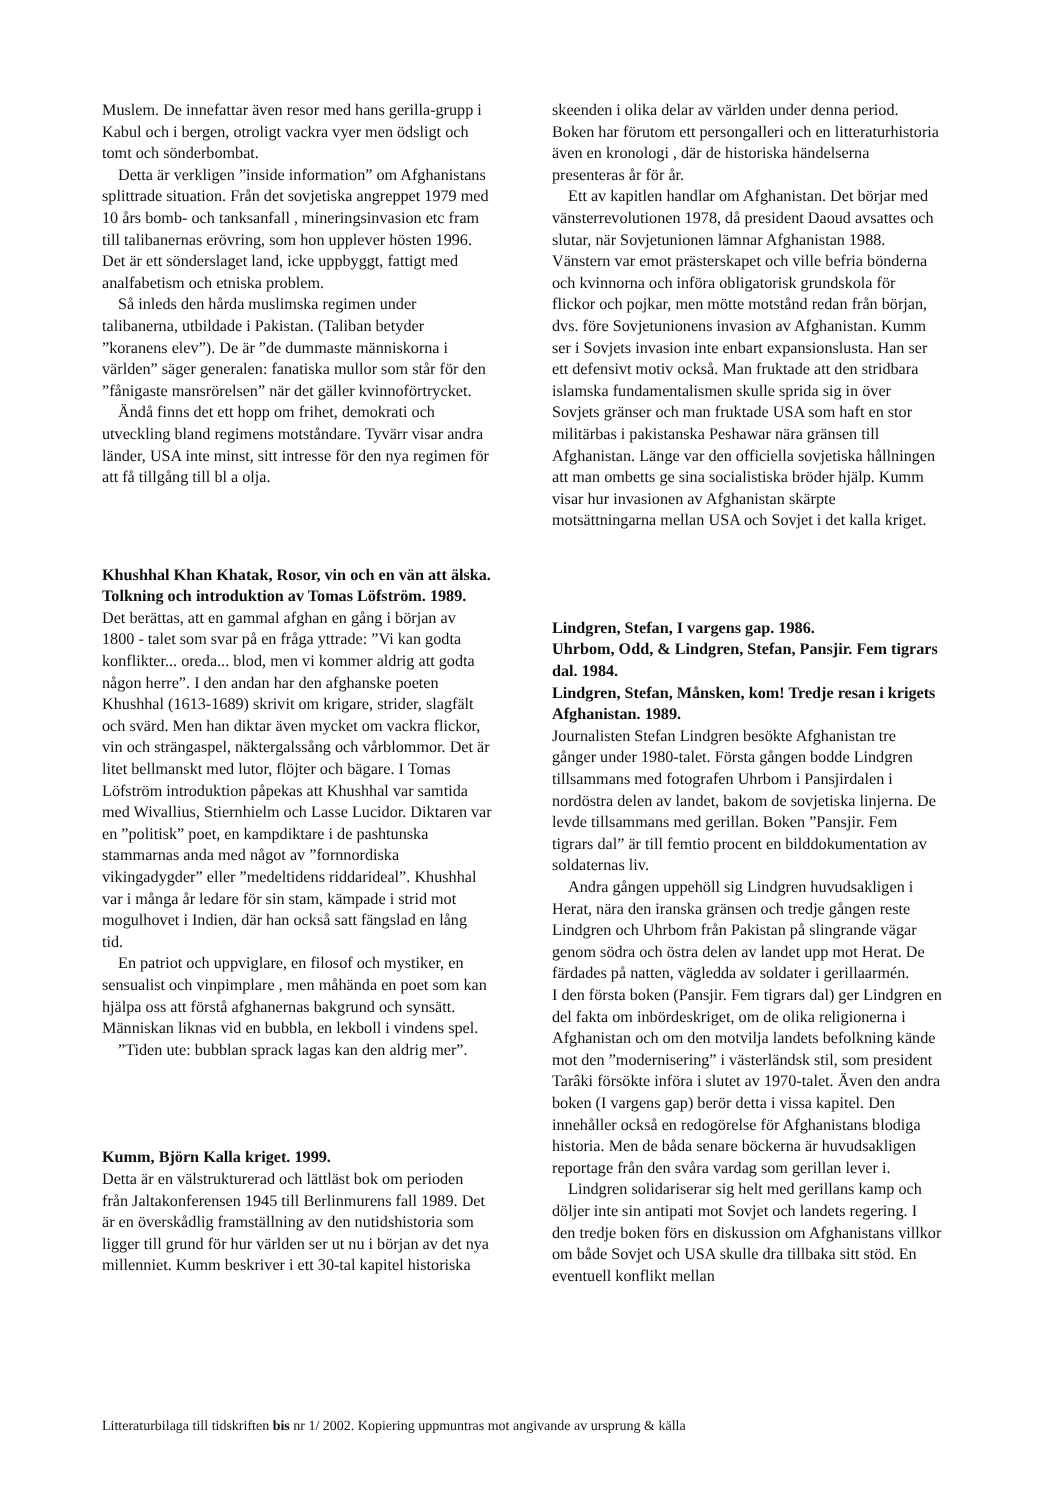Muslem. De innefattar även resor med hans gerilla-grupp i Kabul och i bergen, otroligt vackra vyer men ödsligt och tomt och sönderbombat.
Detta är verkligen ”inside information” om Afghanistans splittrade situation. Från det sovjetiska angreppet 1979 med 10 års bomb- och tanksanfall , mineringsinvasion etc fram till talibanernas erövring, som hon upplever hösten 1996. Det är ett sönderslaget land, icke uppbyggt, fattigt med analfabetism och etniska problem.
Så inleds den hårda muslimska regimen under talibanerna, utbildade i Pakistan. (Taliban betyder ”koranens elev”). De är ”de dummaste människorna i världen” säger generalen: fanatiska mullor som står för den ”fånigaste mansrörelsen” när det gäller kvinnoförtrycket.
Ändå finns det ett hopp om frihet, demokrati och utveckling bland regimens motståndare. Tyvärr visar andra länder, USA inte minst, sitt intresse för den nya regimen för att få tillgång till bl a olja.
Khushhal Khan Khatak, Rosor, vin och en vän att älska. Tolkning och introduktion av Tomas Löfström. 1989.
Det berättas, att en gammal afghan en gång i början av 1800 - talet som svar på en fråga yttrade: ”Vi kan godta konflikter... oreda... blod, men vi kommer aldrig att godta någon herre”. I den andan har den afghanske poeten Khushhal (1613-1689) skrivit om krigare, strider, slagfält och svärd. Men han diktar även mycket om vackra flickor, vin och strängaspel, näktergalssång och vårblommor. Det är litet bellmanskt med lutor, flöjter och bägare. I Tomas Löfström introduktion påpekas att Khushhal var samtida med Wivallius, Stiernhielm och Lasse Lucidor. Diktaren var en ”politisk” poet, en kampdiktare i de pashtunska stammarnas anda med något av ”fornnordiska vikingadygder” eller ”medeltidens riddarideal”. Khushhal var i många år ledare för sin stam, kämpade i strid mot mogulhovet i Indien, där han också satt fängslad en lång tid.
En patriot och uppviglare, en filosof och mystiker, en sensualist och vinpimplare , men måhända en poet som kan hjälpa oss att förstå afghanernas bakgrund och synsätt. Människan liknas vid en bubbla, en lekboll i vindens spel.
”Tiden ute: bubblan sprack lagas kan den aldrig mer”.
Kumm, Björn Kalla kriget. 1999.
Detta är en välstrukturerad och lättläst bok om perioden från Jaltakonferensen 1945 till Berlinmurens fall 1989. Det är en överskådlig framställning av den nutidshistoria som ligger till grund för hur världen ser ut nu i början av det nya millenniet. Kumm beskriver i ett 30-tal kapitel historiska
skeenden i olika delar av världen under denna period. Boken har förutom ett persongalleri och en litteraturhistoria även en kronologi , där de historiska händelserna presenteras år för år.
Ett av kapitlen handlar om Afghanistan. Det börjar med vänsterrevolutionen 1978, då president Daoud avsattes och slutar, när Sovjetunionen lämnar Afghanistan 1988. Vänstern var emot prästerskapet och ville befria bönderna och kvinnorna och införa obligatorisk grundskola för flickor och pojkar, men mötte motstånd redan från början, dvs. före Sovjetunionens invasion av Afghanistan. Kumm ser i Sovjets invasion inte enbart expansionslusta. Han ser ett defensivt motiv också. Man fruktade att den stridbara islamska fundamentalismen skulle sprida sig in över Sovjets gränser och man fruktade USA som haft en stor militärbas i pakistanska Peshawar nära gränsen till Afghanistan. Länge var den officiella sovjetiska hållningen att man ombetts ge sina socialistiska bröder hjälp. Kumm visar hur invasionen av Afghanistan skärpte motsättningarna mellan USA och Sovjet i det kalla kriget.
Lindgren, Stefan, I vargens gap. 1986.
Uhrbom, Odd, & Lindgren, Stefan, Pansjir. Fem tigrars dal. 1984.
Lindgren, Stefan, Månsken, kom! Tredje resan i krigets Afghanistan. 1989.
Journalisten Stefan Lindgren besökte Afghanistan tre gånger under 1980-talet. Första gången bodde Lindgren tillsammans med fotografen Uhrbom i Pansjirdalen i nordöstra delen av landet, bakom de sovjetiska linjerna. De levde tillsammans med gerillan. Boken ”Pansjir. Fem tigrars dal” är till femtio procent en bilddokumentation av soldaternas liv.
Andra gången uppehöll sig Lindgren huvudsakligen i Herat, nära den iranska gränsen och tredje gången reste Lindgren och Uhrbom från Pakistan på slingrande vägar genom södra och östra delen av landet upp mot Herat. De färdades på natten, vägledda av soldater i gerillaarmén.
I den första boken (Pansjir. Fem tigrars dal) ger Lindgren en del fakta om inbördeskriget, om de olika religionerna i Afghanistan och om den motvilja landets befolkning kände mot den ”modernisering” i västerländsk stil, som president Tarâki försökte införa i slutet av 1970-talet. Även den andra boken (I vargens gap) berör detta i vissa kapitel. Den innehåller också en redogörelse för Afghanistans blodiga historia. Men de båda senare böckerna är huvudsakligen reportage från den svåra vardag som gerillan lever i.
Lindgren solidariserar sig helt med gerillans kamp och döljer inte sin antipati mot Sovjet och landets regering. I den tredje boken förs en diskussion om Afghanistans villkor om både Sovjet och USA skulle dra tillbaka sitt stöd. En eventuell konflikt mellan
Litteraturbilaga till tidskriften bis nr 1/ 2002. Kopiering uppmuntras mot angivande av ursprung & källa